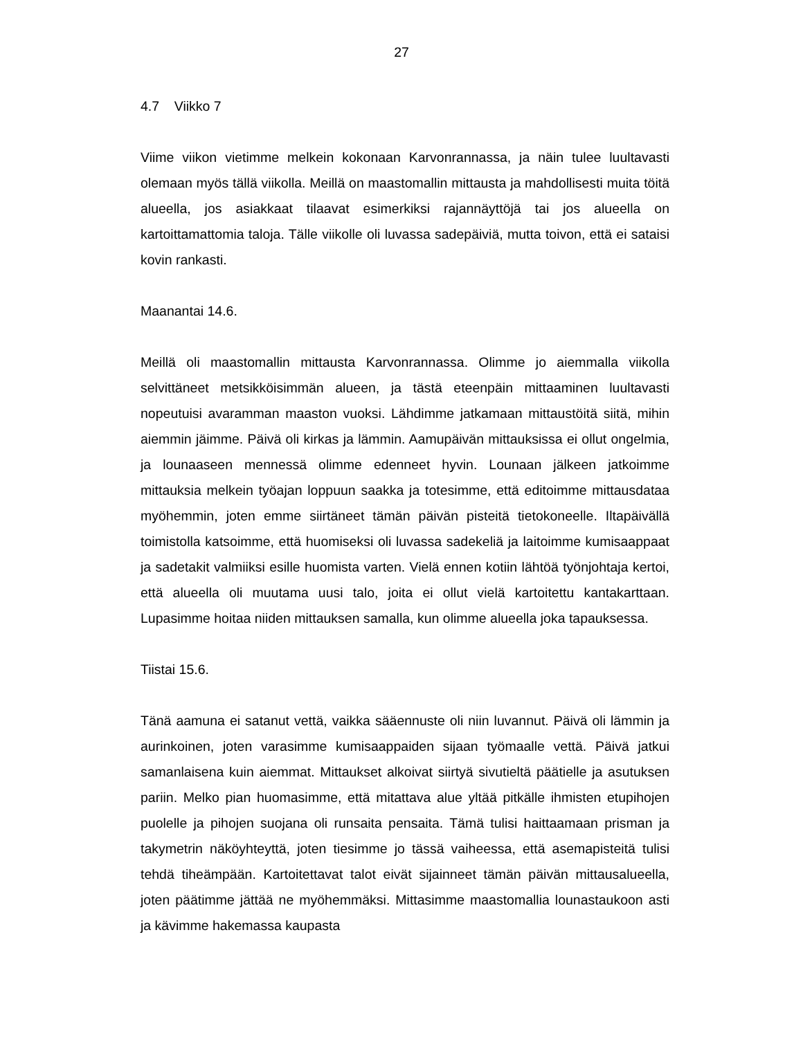27
4.7 Viikko 7
Viime viikon vietimme melkein kokonaan Karvonrannassa, ja näin tulee luultavasti olemaan myös tällä viikolla. Meillä on maastomallin mittausta ja mahdollisesti muita töitä alueella, jos asiakkaat tilaavat esimerkiksi rajannäyttöjä tai jos alueella on kartoittamattomia taloja. Tälle viikolle oli luvassa sadepäiviä, mutta toivon, että ei sataisi kovin rankasti.
Maanantai 14.6.
Meillä oli maastomallin mittausta Karvonrannassa. Olimme jo aiemmalla viikolla selvittäneet metsikköisimmän alueen, ja tästä eteenpäin mittaaminen luultavasti nopeutuisi avaramman maaston vuoksi. Lähdimme jatkamaan mittaustöitä siitä, mihin aiemmin jäimme. Päivä oli kirkas ja lämmin. Aamupäivän mittauksissa ei ollut ongelmia, ja lounaaseen mennessä olimme edenneet hyvin. Lounaan jälkeen jatkoimme mittauksia melkein työajan loppuun saakka ja totesimme, että editoimme mittausdataa myöhemmin, joten emme siirtäneet tämän päivän pisteitä tietokoneelle. Iltapäivällä toimistolla katsoimme, että huomiseksi oli luvassa sadekeliä ja laitoimme kumisaappaat ja sadetakit valmiiksi esille huomista varten. Vielä ennen kotiin lähtöä työnjohtaja kertoi, että alueella oli muutama uusi talo, joita ei ollut vielä kartoitettu kantakarttaan. Lupasimme hoitaa niiden mittauksen samalla, kun olimme alueella joka tapauksessa.
Tiistai 15.6.
Tänä aamuna ei satanut vettä, vaikka sääennuste oli niin luvannut. Päivä oli lämmin ja aurinkoinen, joten varasimme kumisaappaiden sijaan työmaalle vettä. Päivä jatkui samanlaisena kuin aiemmat. Mittaukset alkoivat siirtyä sivutieltä päätielle ja asutuksen pariin. Melko pian huomasimme, että mitattava alue yltää pitkälle ihmisten etupihojen puolelle ja pihojen suojana oli runsaita pensaita. Tämä tulisi haittaamaan prisman ja takymetrin näköyhteyttä, joten tiesimme jo tässä vaiheessa, että asemapisteitä tulisi tehdä tiheämpään. Kartoitettavat talot eivät sijainneet tämän päivän mittausalueella, joten päätimme jättää ne myöhemmäksi. Mittasimme maastomallia lounastaukoon asti ja kävimme hakemassa kaupasta